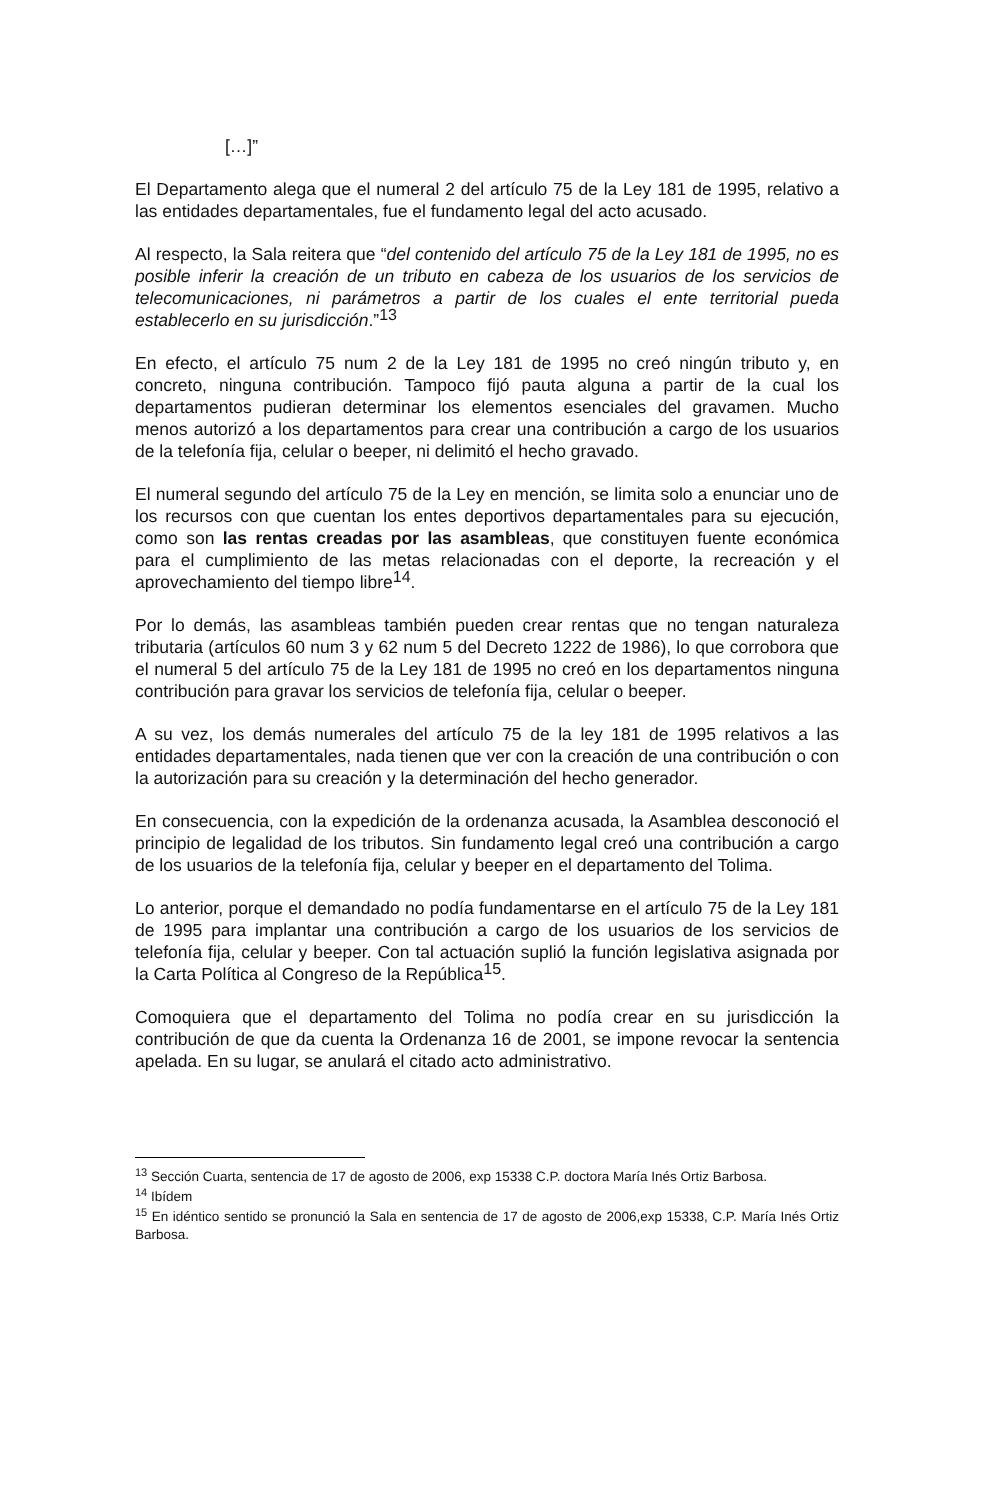[…]”
El Departamento alega que el numeral 2 del artículo 75 de la Ley 181 de 1995, relativo a las entidades departamentales, fue el fundamento legal del acto acusado.
Al respecto, la Sala reitera que “del contenido del artículo 75 de la Ley 181 de 1995, no es posible inferir la creación de un tributo en cabeza de los usuarios de los servicios de telecomunicaciones, ni parámetros a partir de los cuales el ente territorial pueda establecerlo en su jurisdicción.”<sup>13</sup>
En efecto, el artículo 75 num 2 de la Ley 181 de 1995 no creó ningún tributo y, en concreto, ninguna contribución. Tampoco fijó pauta alguna a partir de la cual los departamentos pudieran determinar los elementos esenciales del gravamen. Mucho menos autorizó a los departamentos para crear una contribución a cargo de los usuarios de la telefonía fija, celular o beeper, ni delimitó el hecho gravado.
El numeral segundo del artículo 75 de la Ley en mención, se limita solo a enunciar uno de los recursos con que cuentan los entes deportivos departamentales para su ejecución, como son las rentas creadas por las asambleas, que constituyen fuente económica para el cumplimiento de las metas relacionadas con el deporte, la recreación y el aprovechamiento del tiempo libre<sup>14</sup>.
Por lo demás, las asambleas también pueden crear rentas que no tengan naturaleza tributaria (artículos 60 num 3 y 62 num 5 del Decreto 1222 de 1986), lo que corrobora que el numeral 5 del artículo 75 de la Ley 181 de 1995 no creó en los departamentos ninguna contribución para gravar los servicios de telefonía fija, celular o beeper.
A su vez, los demás numerales del artículo 75 de la ley 181 de 1995 relativos a las entidades departamentales, nada tienen que ver con la creación de una contribución o con la autorización para su creación y la determinación del hecho generador.
En consecuencia, con la expedición de la ordenanza acusada, la Asamblea desconoció el principio de legalidad de los tributos. Sin fundamento legal creó una contribución a cargo de los usuarios de la telefonía fija, celular y beeper en el departamento del Tolima.
Lo anterior, porque el demandado no podía fundamentarse en el artículo 75 de la Ley 181 de 1995 para implantar una contribución a cargo de los usuarios de los servicios de telefonía fija, celular y beeper. Con tal actuación suplió la función legislativa asignada por la Carta Política al Congreso de la República<sup>15</sup>.
Comoquiera que el departamento del Tolima no podía crear en su jurisdicción la contribución de que da cuenta la Ordenanza 16 de 2001, se impone revocar la sentencia apelada. En su lugar, se anulará el citado acto administrativo.
<sup>13</sup> Sección Cuarta, sentencia de 17 de agosto de 2006, exp 15338 C.P. doctora María Inés Ortiz Barbosa.
<sup>14</sup> Ibídem
<sup>15</sup> En idéntico sentido se pronunció la Sala en sentencia de 17 de agosto de 2006,exp 15338, C.P. María Inés Ortiz Barbosa.